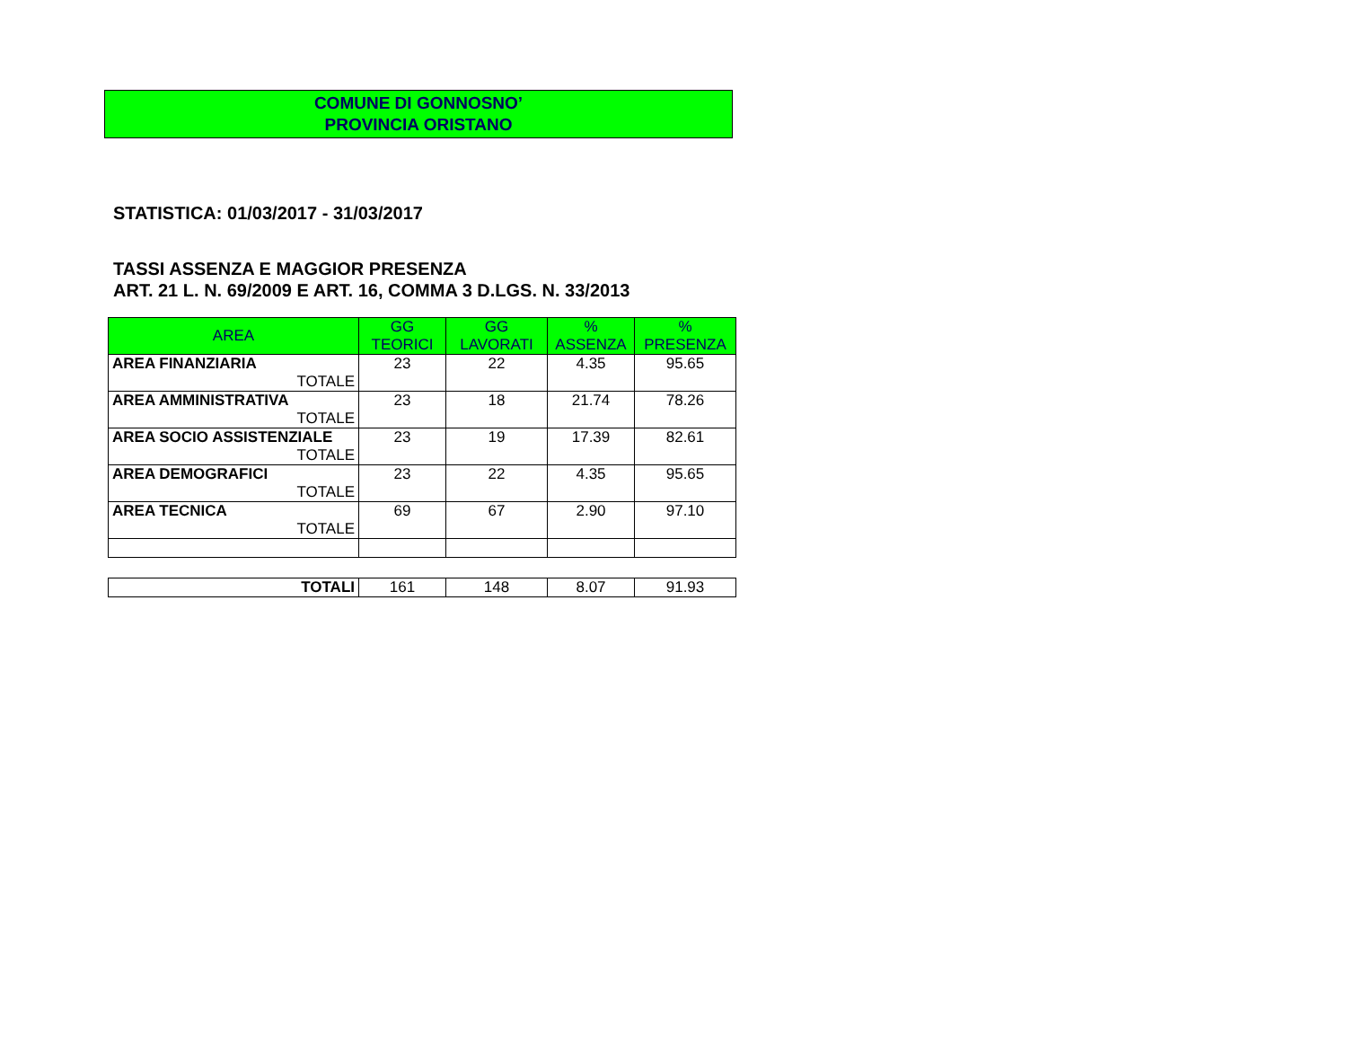COMUNE DI GONNOSNO’
PROVINCIA ORISTANO
STATISTICA: 01/03/2017 - 31/03/2017
TASSI ASSENZA E MAGGIOR PRESENZA
ART. 21 L. N. 69/2009 E ART. 16, COMMA 3 D.LGS. N. 33/2013
| AREA | GG TEORICI | GG LAVORATI | % ASSENZA | % PRESENZA |
| --- | --- | --- | --- | --- |
| AREA FINANZIARIA TOTALE | 23 | 22 | 4.35 | 95.65 |
| AREA AMMINISTRATIVA TOTALE | 23 | 18 | 21.74 | 78.26 |
| AREA SOCIO ASSISTENZIALE TOTALE | 23 | 19 | 17.39 | 82.61 |
| AREA DEMOGRAFICI TOTALE | 23 | 22 | 4.35 | 95.65 |
| AREA TECNICA TOTALE | 69 | 67 | 2.90 | 97.10 |
| TOTALI | 161 | 148 | 8.07 | 91.93 |